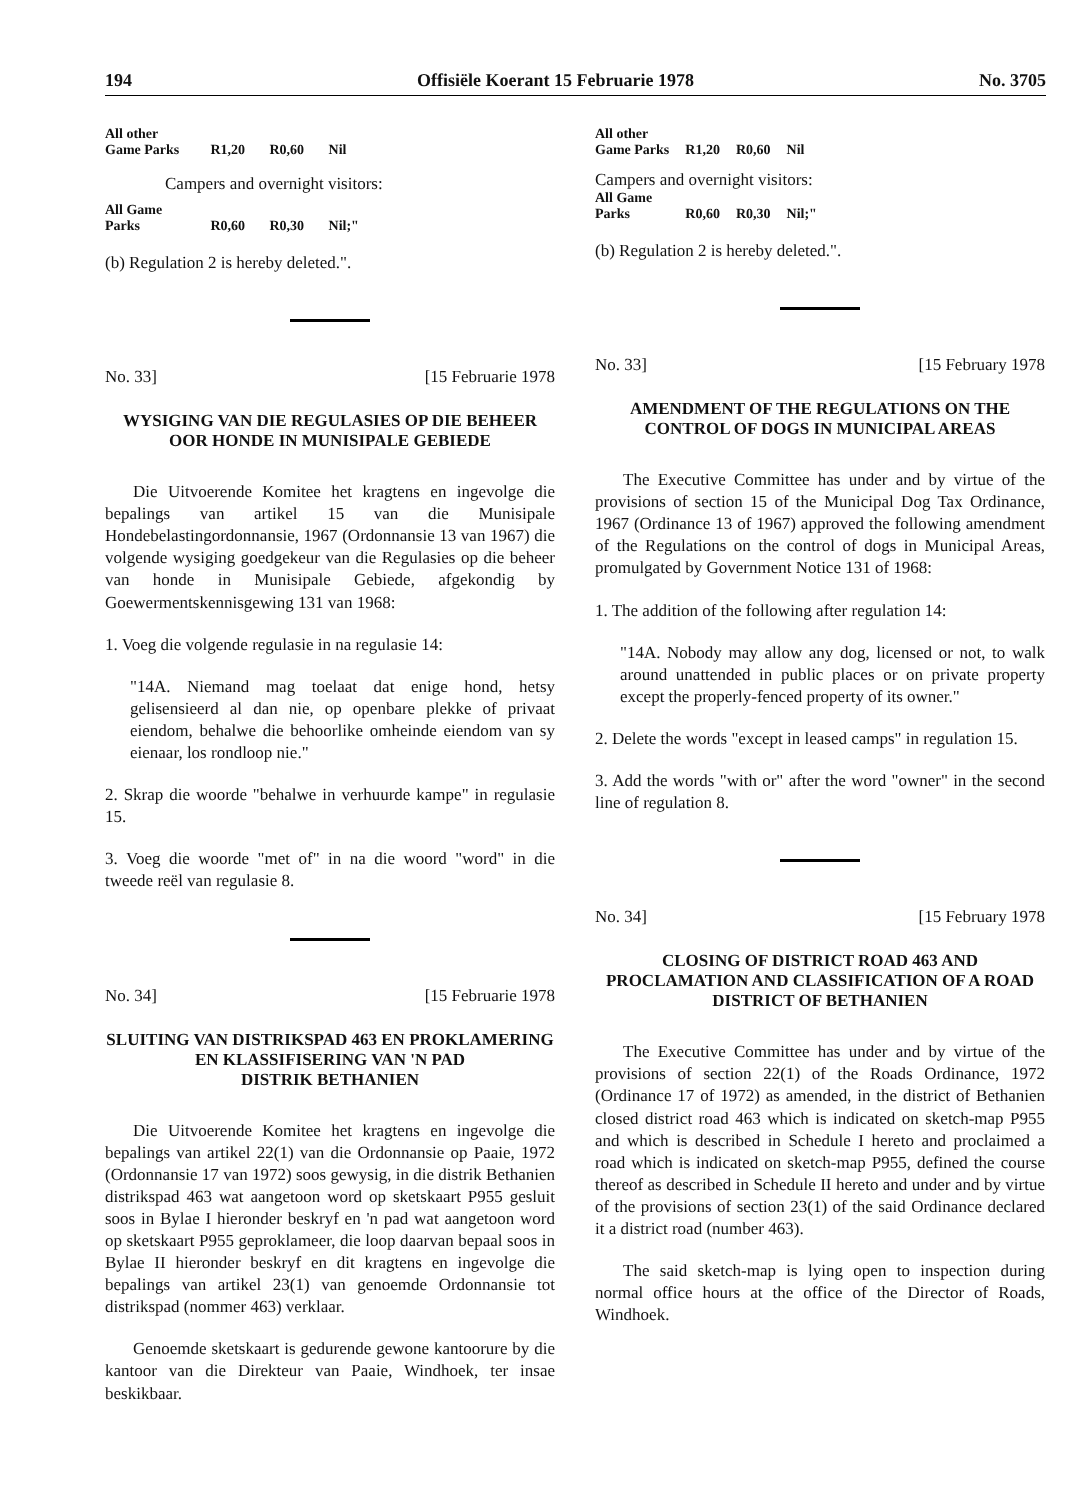194 Offisiële Koerant 15 Februarie 1978 No. 3705
| All other Game Parks | R1,20 | R0,60 | Nil |
| Campers and overnight visitors: | | | |
| All Game Parks | R0,60 | R0,30 | Nil;" |
(b) Regulation 2 is hereby deleted.".
No. 33] [15 Februarie 1978
WYSIGING VAN DIE REGULASIES OP DIE BEHEER OOR HONDE IN MUNISIPALE GEBIEDE
Die Uitvoerende Komitee het kragtens en ingevolge die bepalings van artikel 15 van die Munisipale Hondebelastingordonnansie, 1967 (Ordonnansie 13 van 1967) die volgende wysiging goedgekeur van die Regulasies op die beheer van honde in Munisipale Gebiede, afgekondig by Goewermentskennisgewing 131 van 1968:
1. Voeg die volgende regulasie in na regulasie 14:
"14A. Niemand mag toelaat dat enige hond, hetsy gelisensieerd al dan nie, op openbare plekke of privaat eiendom, behalwe die behoorlike omheinde eiendom van sy eienaar, los rondloop nie."
2. Skrap die woorde "behalwe in verhuurde kampe" in regulasie 15.
3. Voeg die woorde "met of" in na die woord "word" in die tweede reël van regulasie 8.
No. 34] [15 Februarie 1978
SLUITING VAN DISTRIKSPAD 463 EN PROKLAMERING EN KLASSIFISERING VAN 'N PAD
DISTRIK BETHANIEN
Die Uitvoerende Komitee het kragtens en ingevolge die bepalings van artikel 22(1) van die Ordonnansie op Paaie, 1972 (Ordonnansie 17 van 1972) soos gewysig, in die distrik Bethanien distrikspad 463 wat aangetoon word op sketskaart P955 gesluit soos in Bylae I hieronder beskryf en 'n pad wat aangetoon word op sketskaart P955 geproklameer, die loop daarvan bepaal soos in Bylae II hieronder beskryf en dit kragtens en ingevolge die bepalings van artikel 23(1) van genoemde Ordonnansie tot distrikspad (nommer 463) verklaar.
Genoemde sketskaart is gedurende gewone kantoorure by die kantoor van die Direkteur van Paaie, Windhoek, ter insae beskikbaar.
| All other Game Parks | R1,20 | R0,60 | Nil |
| Campers and overnight visitors: | | | |
| All Game Parks | R0,60 | R0,30 | Nil;" |
(b) Regulation 2 is hereby deleted.".
No. 33] [15 February 1978
AMENDMENT OF THE REGULATIONS ON THE CONTROL OF DOGS IN MUNICIPAL AREAS
The Executive Committee has under and by virtue of the provisions of section 15 of the Municipal Dog Tax Ordinance, 1967 (Ordinance 13 of 1967) approved the following amendment of the Regulations on the control of dogs in Municipal Areas, promulgated by Government Notice 131 of 1968:
1. The addition of the following after regulation 14:
"14A. Nobody may allow any dog, licensed or not, to walk around unattended in public places or on private property except the properly-fenced property of its owner."
2. Delete the words "except in leased camps" in regulation 15.
3. Add the words "with or" after the word "owner" in the second line of regulation 8.
No. 34] [15 February 1978
CLOSING OF DISTRICT ROAD 463 AND PROCLAMATION AND CLASSIFICATION OF A ROAD
DISTRICT OF BETHANIEN
The Executive Committee has under and by virtue of the provisions of section 22(1) of the Roads Ordinance, 1972 (Ordinance 17 of 1972) as amended, in the district of Bethanien closed district road 463 which is indicated on sketch-map P955 and which is described in Schedule I hereto and proclaimed a road which is indicated on sketch-map P955, defined the course thereof as described in Schedule II hereto and under and by virtue of the provisions of section 23(1) of the said Ordinance declared it a district road (number 463).
The said sketch-map is lying open to inspection during normal office hours at the office of the Director of Roads, Windhoek.